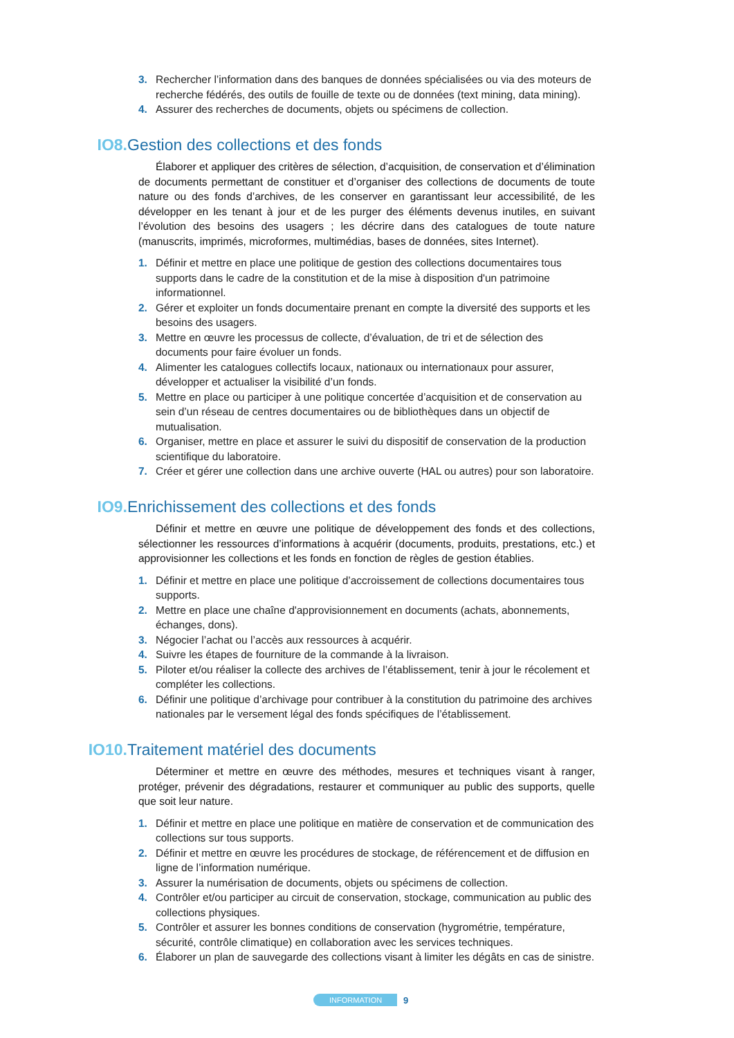3. Rechercher l’information dans des banques de données spécialisées ou via des moteurs de recherche fédérés, des outils de fouille de texte ou de données (text mining, data mining).
4. Assurer des recherches de documents, objets ou spécimens de collection.
IO8. Gestion des collections et des fonds
Élaborer et appliquer des critères de sélection, d’acquisition, de conservation et d’élimination de documents permettant de constituer et d’organiser des collections de documents de toute nature ou des fonds d’archives, de les conserver en garantissant leur accessibilité, de les développer en les tenant à jour et de les purger des éléments devenus inutiles, en suivant l’évolution des besoins des usagers ; les décrire dans des catalogues de toute nature (manuscrits, imprimés, microformes, multimédias, bases de données, sites Internet).
1. Définir et mettre en place une politique de gestion des collections documentaires tous supports dans le cadre de la constitution et de la mise à disposition d'un patrimoine informationnel.
2. Gérer et exploiter un fonds documentaire prenant en compte la diversité des supports et les besoins des usagers.
3. Mettre en œuvre les processus de collecte, d’évaluation, de tri et de sélection des documents pour faire évoluer un fonds.
4. Alimenter les catalogues collectifs locaux, nationaux ou internationaux pour assurer, développer et actualiser la visibilité d’un fonds.
5. Mettre en place ou participer à une politique concertée d’acquisition et de conservation au sein d’un réseau de centres documentaires ou de bibliothèques dans un objectif de mutualisation.
6. Organiser, mettre en place et assurer le suivi du dispositif de conservation de la production scientifique du laboratoire.
7. Créer et gérer une collection dans une archive ouverte (HAL ou autres) pour son laboratoire.
IO9. Enrichissement des collections et des fonds
Définir et mettre en œuvre une politique de développement des fonds et des collections, sélectionner les ressources d’informations à acquérir (documents, produits, prestations, etc.) et approvisionner les collections et les fonds en fonction de règles de gestion établies.
1. Définir et mettre en place une politique d’accroissement de collections documentaires tous supports.
2. Mettre en place une chaîne d'approvisionnement en documents (achats, abonnements, échanges, dons).
3. Négocier l’achat ou l’accès aux ressources à acquérir.
4. Suivre les étapes de fourniture de la commande à la livraison.
5. Piloter et/ou réaliser la collecte des archives de l’établissement, tenir à jour le récolement et compléter les collections.
6. Définir une politique d’archivage pour contribuer à la constitution du patrimoine des archives nationales par le versement légal des fonds spécifiques de l’établissement.
IO10. Traitement matériel des documents
Déterminer et mettre en œuvre des méthodes, mesures et techniques visant à ranger, protéger, prévenir des dégradations, restaurer et communiquer au public des supports, quelle que soit leur nature.
1. Définir et mettre en place une politique en matière de conservation et de communication des collections sur tous supports.
2. Définir et mettre en œuvre les procédures de stockage, de référencement et de diffusion en ligne de l’information numérique.
3. Assurer la numérisation de documents, objets ou spécimens de collection.
4. Contrôler et/ou participer au circuit de conservation, stockage, communication au public des collections physiques.
5. Contrôler et assurer les bonnes conditions de conservation (hygrométrie, température, sécurité, contrôle climatique) en collaboration avec les services techniques.
6. Élaborer un plan de sauvegarde des collections visant à limiter les dégâts en cas de sinistre.
INFORMATION 9